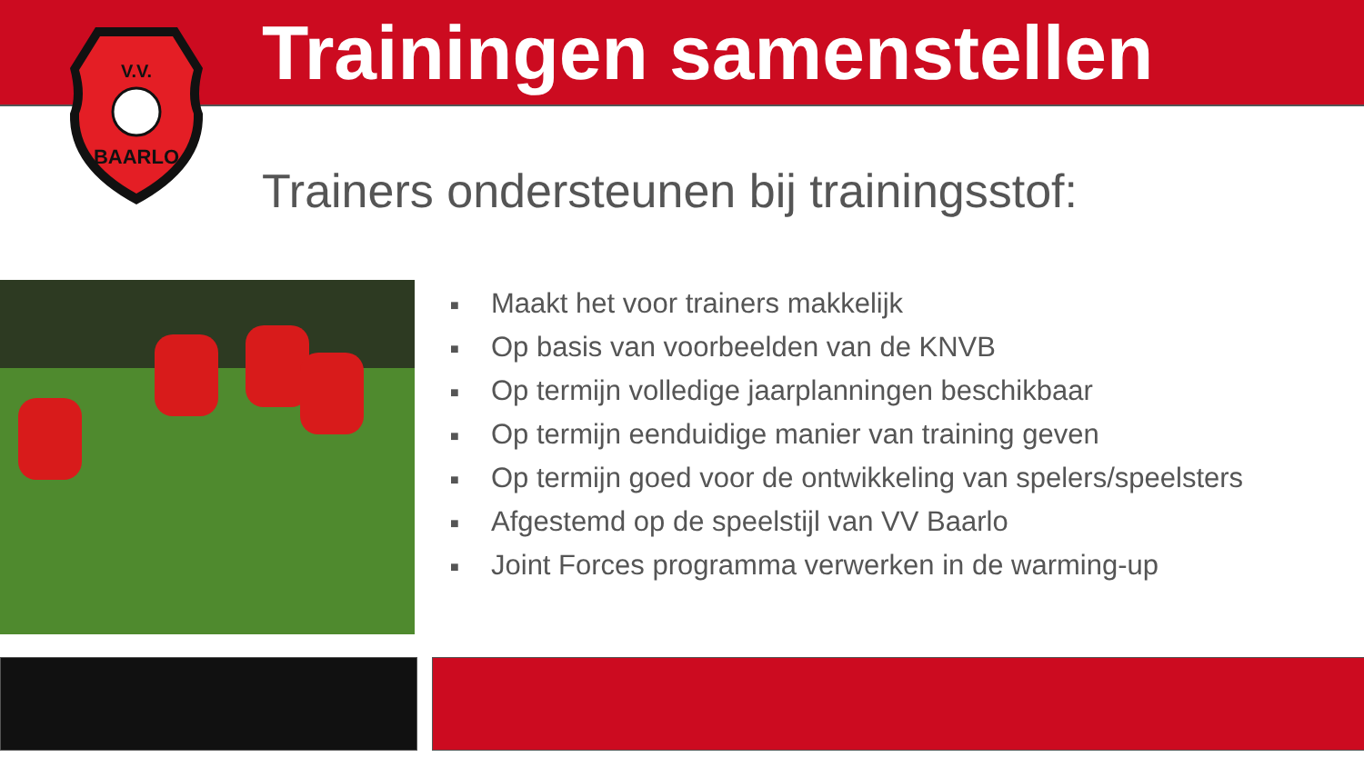V.V.
BAARLO
Trainingen samenstellen
Trainers ondersteunen bij trainingsstof:
■ Maakt het voor trainers makkelijk
■ Op basis van voorbeelden van de KNVB
■ Op termijn volledige jaarplanningen beschikbaar
■ Op termijn eenduidige manier van training geven
■ Op termijn goed voor de ontwikkeling van spelers/speelsters
■ Afgestemd op de speelstijl van VV Baarlo
■ Joint Forces programma verwerken in de warming-up